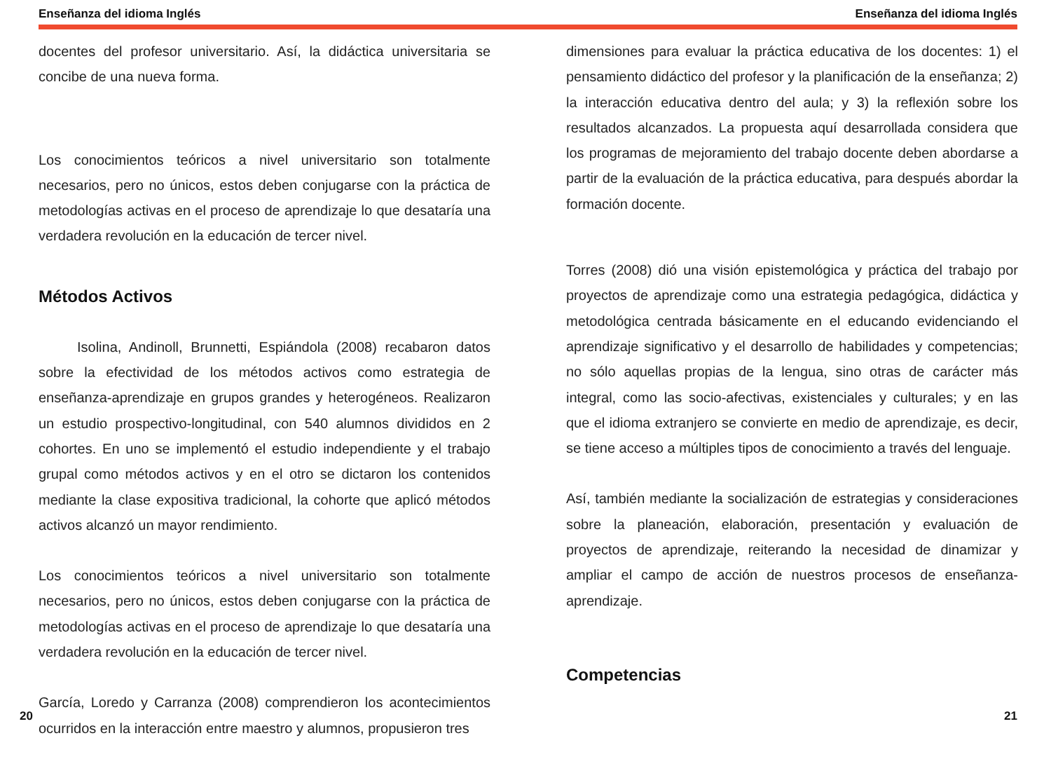Enseñanza del idioma Inglés Enseñanza del idioma Inglés
docentes del profesor universitario. Así, la didáctica universitaria se concibe de una nueva forma.
Los conocimientos teóricos a nivel universitario son totalmente necesarios, pero no únicos, estos deben conjugarse con la práctica de metodologías activas en el proceso de aprendizaje lo que desataría una verdadera revolución en la educación de tercer nivel.
Métodos Activos
Isolina, Andinoll, Brunnetti, Espiándola (2008) recabaron datos sobre la efectividad de los métodos activos como estrategia de enseñanza-aprendizaje en grupos grandes y heterogéneos. Realizaron un estudio prospectivo-longitudinal, con 540 alumnos divididos en 2 cohortes. En uno se implementó el estudio independiente y el trabajo grupal como métodos activos y en el otro se dictaron los contenidos mediante la clase expositiva tradicional, la cohorte que aplicó métodos activos alcanzó un mayor rendimiento.
Los conocimientos teóricos a nivel universitario son totalmente necesarios, pero no únicos, estos deben conjugarse con la práctica de metodologías activas en el proceso de aprendizaje lo que desataría una verdadera revolución en la educación de tercer nivel.
García, Loredo y Carranza (2008) comprendieron los acontecimientos ocurridos en la interacción entre maestro y alumnos, propusieron tres
dimensiones para evaluar la práctica educativa de los docentes: 1) el pensamiento didáctico del profesor y la planificación de la enseñanza; 2) la interacción educativa dentro del aula; y 3) la reflexión sobre los resultados alcanzados. La propuesta aquí desarrollada considera que los programas de mejoramiento del trabajo docente deben abordarse a partir de la evaluación de la práctica educativa, para después abordar la formación docente.
Torres (2008) dió una visión epistemológica y práctica del trabajo por proyectos de aprendizaje como una estrategia pedagógica, didáctica y metodológica centrada básicamente en el educando evidenciando el aprendizaje significativo y el desarrollo de habilidades y competencias; no sólo aquellas propias de la lengua, sino otras de carácter más integral, como las socio-afectivas, existenciales y culturales; y en las que el idioma extranjero se convierte en medio de aprendizaje, es decir, se tiene acceso a múltiples tipos de conocimiento a través del lenguaje.
Así, también mediante la socialización de estrategias y consideraciones sobre la planeación, elaboración, presentación y evaluación de proyectos de aprendizaje, reiterando la necesidad de dinamizar y ampliar el campo de acción de nuestros procesos de enseñanza-aprendizaje.
Competencias
20 21